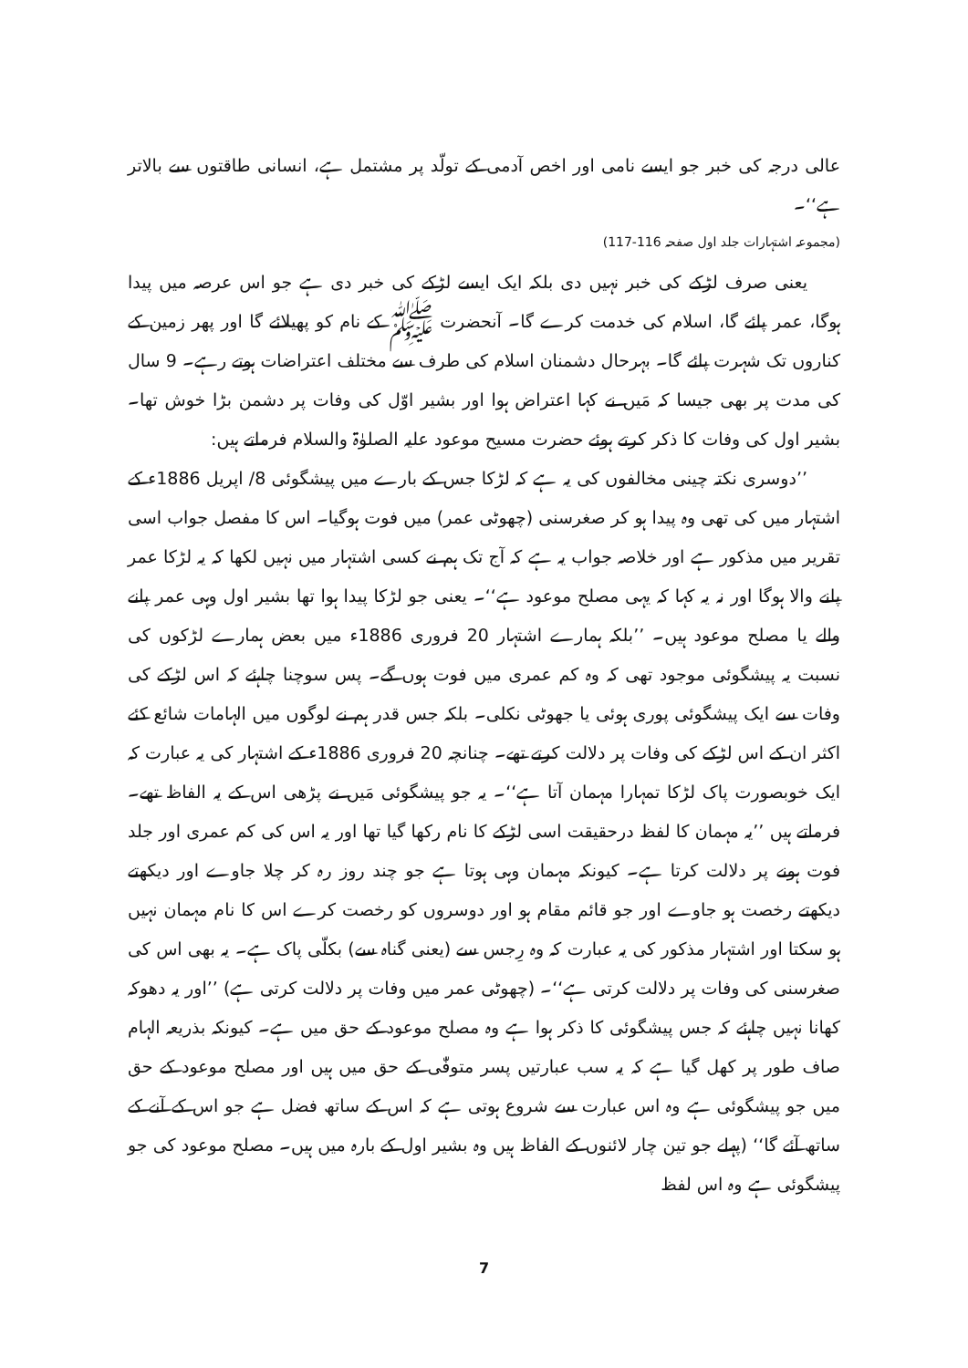عالی درجہ کی خبر جو ایسے نامی اور اخص آدمی کے تولّد پر مشتمل ہے، انسانی طاقتوں سے بالاتر ہے‘‘۔
(مجموعہ اشتہارات جلد اول صفحہ 116-117)
یعنی صرف لڑکے کی خبر نہیں دی بلکہ ایک ایسے لڑکے کی خبر دی ہے جو اس عرصہ میں پیدا ہوگا، عمر پائے گا، اسلام کی خدمت کرے گا۔ آنحضرت ﷺ کے نام کو پھیلائے گا اور پھر زمین کے کناروں تک شہرت پائے گا۔ بہرحال دشمنان اسلام کی طرف سے مختلف اعتراضات ہوتے رہے۔ 9 سال کی مدت پر بھی جیسا کہ مَیں نے کہا اعتراض ہوا اور بشیر اوّل کی وفات پر دشمن بڑا خوش تھا۔ بشیر اول کی وفات کا ذکر کرتے ہوئے حضرت مسیح موعود علیہ الصلوٰۃ والسلام فرماتے ہیں:
’’دوسری نکتہ چینی مخالفوں کی یہ ہے کہ لڑکا جس کے بارے میں پیشگوئی 8/ اپریل 1886ء کے اشتہار میں کی تھی وہ پیدا ہو کر صغرسنی (چھوٹی عمر) میں فوت ہوگیا۔ اس کا مفصل جواب اسی تقریر میں مذکور ہے اور خلاصہ جواب یہ ہے کہ آج تک ہم نے کسی اشتہار میں نہیں لکھا کہ یہ لڑکا عمر پانے والا ہوگا اور نہ یہ کہا کہ یہی مصلح موعود ہے‘‘۔ یعنی جو لڑکا پیدا ہوا تھا بشیر اول وہی عمر پانے والے یا مصلح موعود ہیں۔ ’’بلکہ ہمارے اشتہار 20 فروری 1886ء میں بعض ہمارے لڑکوں کی نسبت یہ پیشگوئی موجود تھی کہ وہ کم عمری میں فوت ہوں گے۔ پس سوچنا چاہئے کہ اس لڑکے کی وفات سے ایک پیشگوئی پوری ہوئی یا جھوٹی نکلی۔ بلکہ جس قدر ہم نے لوگوں میں الہامات شائع کئے اکثر ان کے اس لڑکے کی وفات پر دلالت کرتے تھے۔ چنانچہ 20 فروری 1886ء کے اشتہار کی یہ عبارت کہ ایک خوبصورت پاک لڑکا تمہارا مہمان آتا ہے‘‘۔ یہ جو پیشگوئی مَیں نے پڑھی اس کے یہ الفاظ تھے۔ فرماتے ہیں ’’یہ مہمان کا لفظ درحقیقت اسی لڑکے کا نام رکھا گیا تھا اور یہ اس کی کم عمری اور جلد فوت ہونے پر دلالت کرتا ہے۔ کیونکہ مہمان وہی ہوتا ہے جو چند روز رہ کر چلا جاوے اور دیکھتے دیکھتے رخصت ہو جاوے اور جو قائم مقام ہو اور دوسروں کو رخصت کرے اس کا نام مہمان نہیں ہو سکتا اور اشتہار مذکور کی یہ عبارت کہ وہ رِجس سے (یعنی گناہ سے) بکلّی پاک ہے۔ یہ بھی اس کی صغرسنی کی وفات پر دلالت کرتی ہے‘‘۔ (چھوٹی عمر میں وفات پر دلالت کرتی ہے) ’’اور یہ دھوکہ کھانا نہیں چاہئے کہ جس پیشگوئی کا ذکر ہوا ہے وہ مصلح موعود کے حق میں ہے۔ کیونکہ بذریعہ الہام صاف طور پر کھل گیا ہے کہ یہ سب عبارتیں پسر متوفّٰی کے حق میں ہیں اور مصلح موعود کے حق میں جو پیشگوئی ہے وہ اس عبارت سے شروع ہوتی ہے کہ اس کے ساتھ فضل ہے جو اس کے آنے کے ساتھ آئے گا‘‘ (پہلے جو تین چار لائنوں کے الفاظ ہیں وہ بشیر اول کے بارہ میں ہیں۔ مصلح موعود کی جو پیشگوئی ہے وہ اس لفظ
7